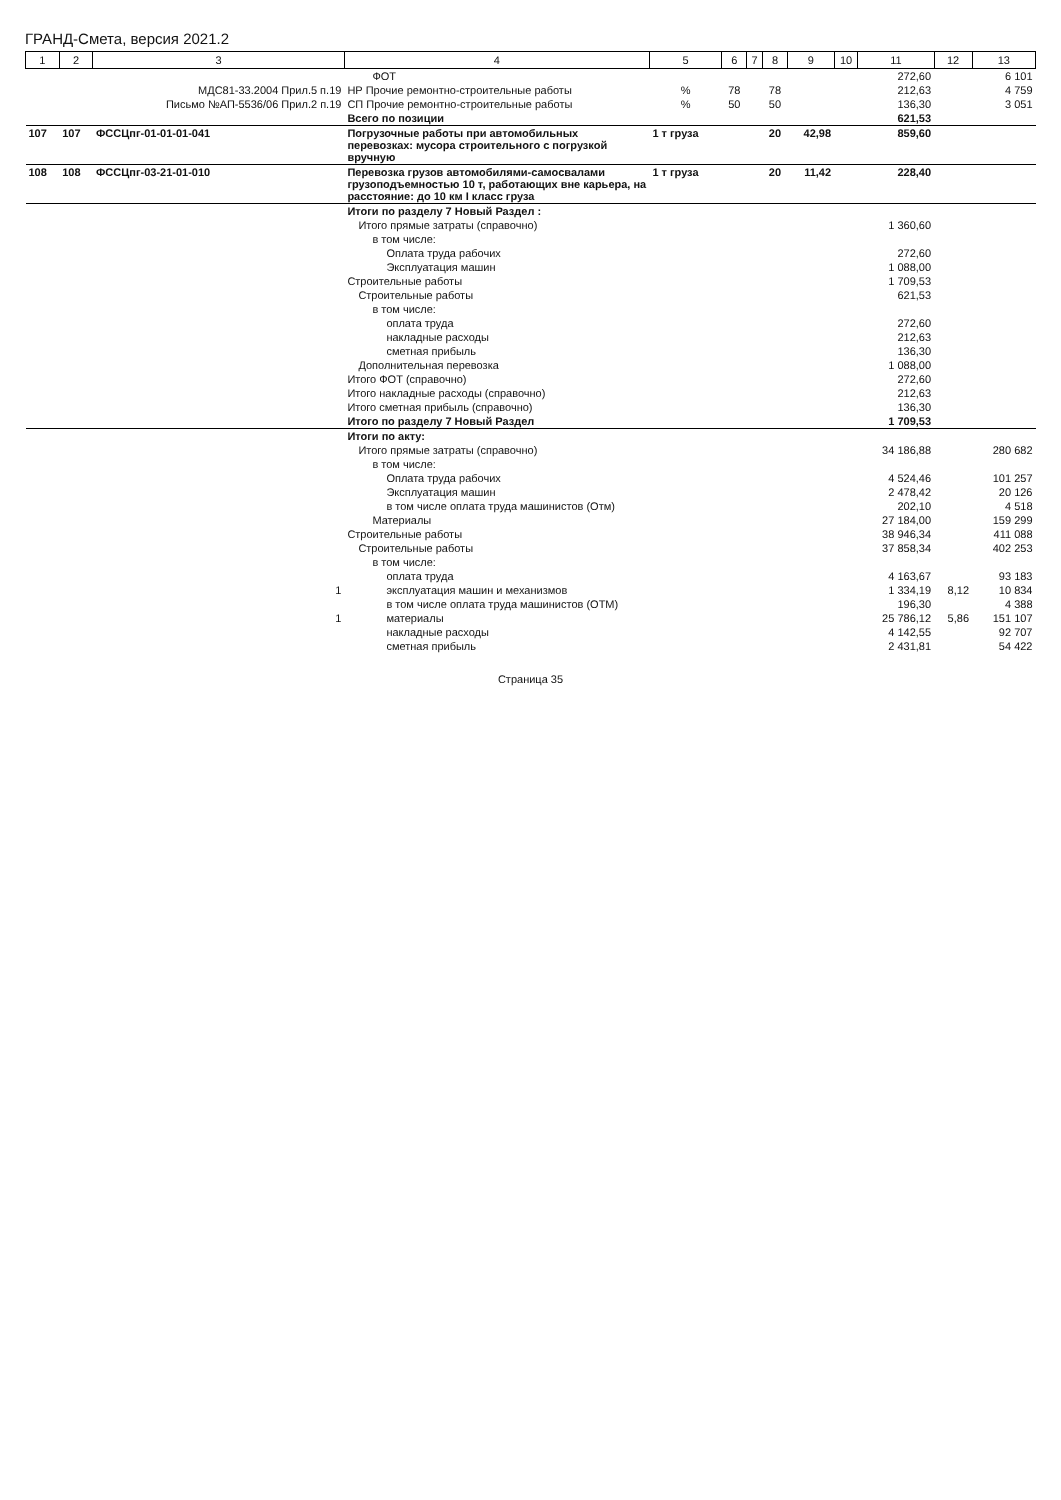ГРАНД-Смета, версия 2021.2
| 1 | 2 | 3 | 4 | 5 | 6 | 7 | 8 | 9 | 10 | 11 | 12 | 13 |
| --- | --- | --- | --- | --- | --- | --- | --- | --- | --- | --- | --- | --- |
| | | | ФОТ | | | | | | | 272,60 | | 6 101 |
| | | МДС81-33.2004 Прил.5 п.19 | НР Прочие ремонтно-строительные работы | % | 78 | | 78 | | | 212,63 | | 4 759 |
| | | Письмо №АП-5536/06 Прил.2 п.19 | СП Прочие ремонтно-строительные работы | % | 50 | | 50 | | | 136,30 | | 3 051 |
| | | | Всего по позиции | | | | | | | 621,53 | | |
| 107 | 107 | ФССЦпг-01-01-01-041 | Погрузочные работы при автомобильных перевозках: мусора строительного с погрузкой вручную | 1 т груза | | | 20 | 42,98 | | 859,60 | | |
| 108 | 108 | ФССЦпг-03-21-01-010 | Перевозка грузов автомобилями-самосвалами грузоподъемностью 10 т, работающих вне карьера, на расстояние: до 10 км I класс груза | 1 т груза | | | 20 | 11,42 | | 228,40 | | |
| | | | Итоги по разделу 7 Новый Раздел : | | | | | | | | | |
| | | | Итого прямые затраты (справочно) | | | | | | | 1 360,60 | | |
| | | | в том числе: | | | | | | | | | |
| | | | Оплата труда рабочих | | | | | | | 272,60 | | |
| | | | Эксплуатация машин | | | | | | | 1 088,00 | | |
| | | | Строительные работы | | | | | | | 1 709,53 | | |
| | | | Строительные работы | | | | | | | 621,53 | | |
| | | | в том числе: | | | | | | | | | |
| | | | оплата труда | | | | | | | 272,60 | | |
| | | | накладные расходы | | | | | | | 212,63 | | |
| | | | сметная прибыль | | | | | | | 136,30 | | |
| | | | Дополнительная перевозка | | | | | | | 1 088,00 | | |
| | | | Итого ФОТ (справочно) | | | | | | | 272,60 | | |
| | | | Итого накладные расходы (справочно) | | | | | | | 212,63 | | |
| | | | Итого сметная прибыль (справочно) | | | | | | | 136,30 | | |
| | | | Итого по разделу 7 Новый Раздел | | | | | | | 1 709,53 | | |
| | | | Итоги по акту: | | | | | | | | | |
| | | | Итого прямые затраты (справочно) | | | | | | | 34 186,88 | | 280 682 |
| | | | в том числе: | | | | | | | | | |
| | | | Оплата труда рабочих | | | | | | | 4 524,46 | | 101 257 |
| | | | Эксплуатация машин | | | | | | | 2 478,42 | | 20 126 |
| | | | в том числе оплата труда машинистов (Отм) | | | | | | | 202,10 | | 4 518 |
| | | | Материалы | | | | | | | 27 184,00 | | 159 299 |
| | | | Строительные работы | | | | | | | 38 946,34 | | 411 088 |
| | | | Строительные работы | | | | | | | 37 858,34 | | 402 253 |
| | | | в том числе: | | | | | | | | | |
| | | | оплата труда | | | | | | | 4 163,67 | | 93 183 |
| | | 1 | эксплуатация машин и механизмов | | | | | | | 1 334,19 | 8,12 | 10 834 |
| | | | в том числе оплата труда машинистов (ОТМ) | | | | | | | 196,30 | | 4 388 |
| | | 1 | материалы | | | | | | | 25 786,12 | 5,86 | 151 107 |
| | | | накладные расходы | | | | | | | 4 142,55 | | 92 707 |
| | | | сметная прибыль | | | | | | | 2 431,81 | | 54 422 |
Страница 35